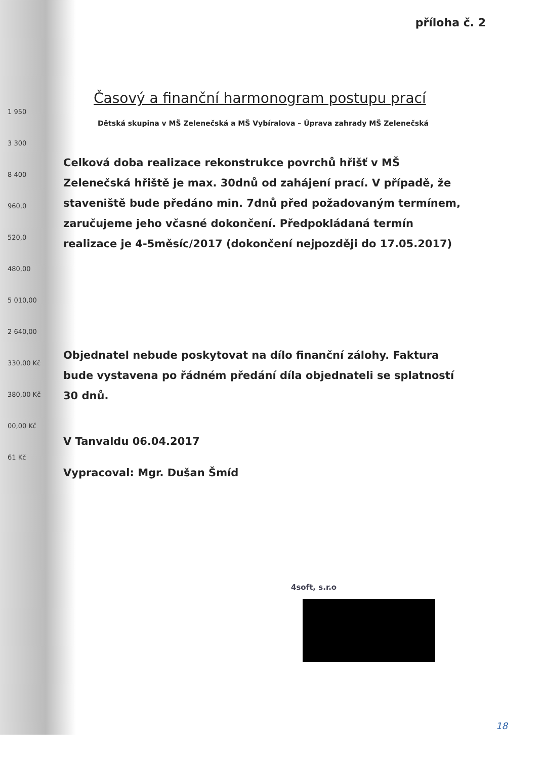1 950
3 300
8 400
960,0
520,0
480,00
5 010,00
2 640,00
330,00 Kč
380,00 Kč
00,00 Kč
61 Kč
příloha č. 2
Časový a finanční harmonogram postupu prací
Dětská skupina v MŠ Zelenečská a MŠ Vybíralova – Úprava zahrady MŠ Zelenečská
Celková doba realizace rekonstrukce povrchů hřišť v MŠ Zelenečská hřiště je max. 30dnů od zahájení prací. V případě, že staveniště bude předáno min. 7dnů před požadovaným termínem, zaručujeme jeho včasné dokončení. Předpokládaná termín realizace je 4-5měsíc/2017 (dokončení nejpozději do 17.05.2017)
Objednatel nebude poskytovat na dílo finanční zálohy. Faktura bude vystavena po řádném předání díla objednateli se splatností 30 dnů.
V Tanvaldu 06.04.2017
Vypracoval: Mgr. Dušan Šmíd
4soft, s.r.o
18